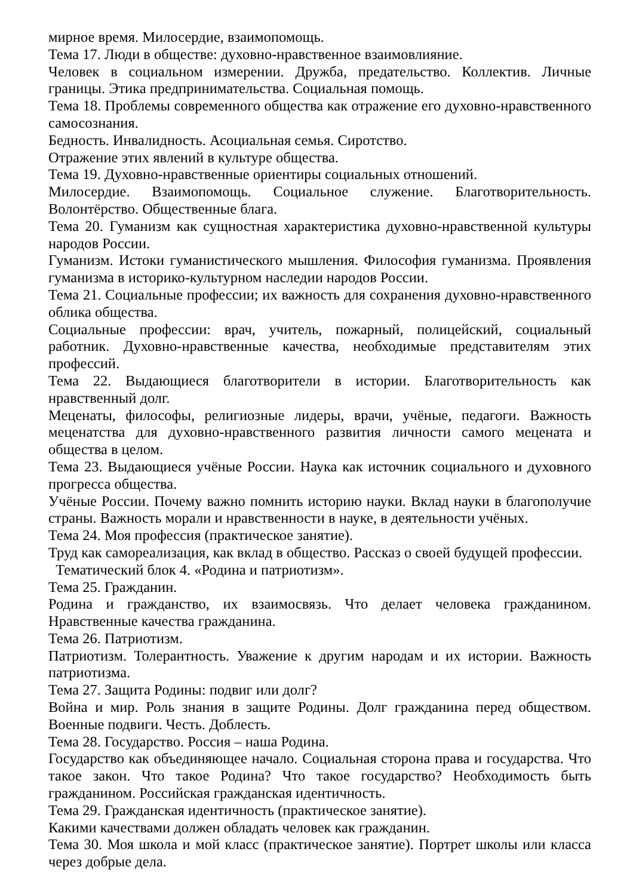мирное время. Милосердие, взаимопомощь.
Тема 17. Люди в обществе: духовно-нравственное взаимовлияние.
Человек в социальном измерении. Дружба, предательство. Коллектив. Личные границы. Этика предпринимательства. Социальная помощь.
Тема 18. Проблемы современного общества как отражение его духовно-нравственного самосознания.
Бедность. Инвалидность. Асоциальная семья. Сиротство.
Отражение этих явлений в культуре общества.
Тема 19. Духовно-нравственные ориентиры социальных отношений.
Милосердие. Взаимопомощь. Социальное служение. Благотворительность. Волонтёрство. Общественные блага.
Тема 20. Гуманизм как сущностная характеристика духовно-нравственной культуры народов России.
Гуманизм. Истоки гуманистического мышления. Философия гуманизма. Проявления гуманизма в историко-культурном наследии народов России.
Тема 21. Социальные профессии; их важность для сохранения духовно-нравственного облика общества.
Социальные профессии: врач, учитель, пожарный, полицейский, социальный работник. Духовно-нравственные качества, необходимые представителям этих профессий.
Тема 22. Выдающиеся благотворители в истории. Благотворительность как нравственный долг.
Меценаты, философы, религиозные лидеры, врачи, учёные, педагоги. Важность меценатства для духовно-нравственного развития личности самого мецената и общества в целом.
Тема 23. Выдающиеся учёные России. Наука как источник социального и духовного прогресса общества.
Учёные России. Почему важно помнить историю науки. Вклад науки в благополучие страны. Важность морали и нравственности в науке, в деятельности учёных.
Тема 24. Моя профессия (практическое занятие).
Труд как самореализация, как вклад в общество. Рассказ о своей будущей профессии.
Тематический блок 4. «Родина и патриотизм».
Тема 25. Гражданин.
Родина и гражданство, их взаимосвязь. Что делает человека гражданином. Нравственные качества гражданина.
Тема 26. Патриотизм.
Патриотизм. Толерантность. Уважение к другим народам и их истории. Важность патриотизма.
Тема 27. Защита Родины: подвиг или долг?
Война и мир. Роль знания в защите Родины. Долг гражданина перед обществом. Военные подвиги. Честь. Доблесть.
Тема 28. Государство. Россия – наша Родина.
Государство как объединяющее начало. Социальная сторона права и государства. Что такое закон. Что такое Родина? Что такое государство? Необходимость быть гражданином. Российская гражданская идентичность.
Тема 29. Гражданская идентичность (практическое занятие).
Какими качествами должен обладать человек как гражданин.
Тема 30. Моя школа и мой класс (практическое занятие). Портрет школы или класса через добрые дела.